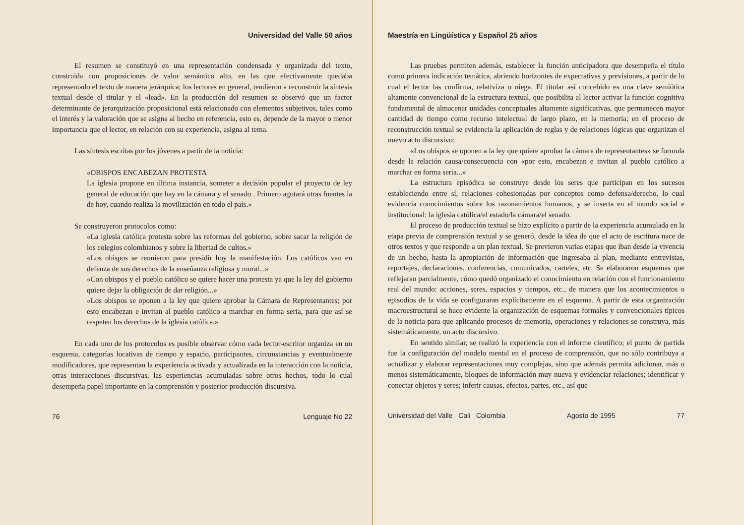Universidad del Valle 50 años
El resumen se constituyó en una representación condensada y organizada del texto, construida con proposiciones de valor semántico alto, en las que efectivamente quedaba representado el texto de manera jerárquica; los lectores en general, tendieron a reconstruir la síntesis textual desde el titular y el «lead». En la producción del resumen se observó que un factor determinante de jerarquización proposicional está relacionado con elementos subjetivos, tales como el interés y la valoración que se asigna al hecho en referencia, esto es, depende de la mayor o menor importancia que el lector, en relación con su experiencia, asigna al tema.
Las síntesis escritas por los jóvenes a partir de la noticia:
«OBISPOS ENCABEZAN PROTESTA
La iglesia propone en última instancia, someter a decisión popular el proyecto de ley general de educación que hay en la cámara y el senado . Primero agotará otras fuentes la de hoy, cuando realiza la movilización en todo el país.»
Se construyeron protocolos como:
«La iglesia católica protesta sobre las reformas del gobierno, sobre sacar la religión de los colegios colombianos y sobre la libertad de cultos.»
«Los obispos se reunieron para presidir hoy la manifestación. Los católicos van en defenza de sus derechos de la enseñanza religiosa y moral...»
«Con obispos y el pueblo católico se quiere hacer una protesta ya que la ley del gobierno quiere dejar la obligación de dar religión...»
«Los obispos se oponen a la ley que quiere aprobar la Cámara de Representantes; por esto encabezan e invitan al pueblo católico a marchar en forma seria, para que así se respeten los derechos de la iglesia católica.»
En cada uno de los protocolos es posible observar cómo cada lector-escritor organiza en un esquema, categorías locativas de tiempo y espacio, participantes, circunstancias y eventualmente modificadores, que representan la experiencia activada y actualizada en la interacción con la noticia, otras interacciones discursivas, las esperiencias acumuladas sobre otros hechos, todo lo cual desempeña papel importante en la comprensión y posterior producción discursiva.
76 Lenguaje No 22
Maestría en Lingüística y Español 25 años
Las pruebas permiten además, establecer la función anticipadora que desempeña el título como primera indicación temática, abriendo horizontes de expectativas y previsiones, a partir de lo cual el lector las confirma, relativiza o niega. El titular así concebido es una clave semiótica altamente convencional de la estructura textual, que posibilita al lector activar la función cognitiva fundamental de almacenar unidades conceptuales altamente significativas, que permanecen mayor cantidad de tiempo como recurso intelectual de largo plazo, en la memoria; en el proceso de reconstrucción textual se evidencia la aplicación de reglas y de relaciones lógicas que organizan el nuevo acto discursivo:
«Los obispos se oponen a la ley que quiere aprobar la cámara de representantes» se formula desde la relación causa/consecuencia con «por esto, encabezan e invitan al pueblo católico a marchar en forma seria...»
La estructura episódica se construye desde los seres que participan en los sucesos estableciendo entre sí, relaciones cohesionadas por conceptos como defensa/derecho, lo cual evidencia conocimientos sobre los razonamientos humanos, y se inserta en el mundo social e institucional: la iglesia católica/el estado/la cámara/el senado.
El proceso de producción textual se hizo explícito a partir de la experiencia acumulada en la etapa previa de comprensión textual y se generó, desde la idea de que el acto de escritura nace de otros textos y que responde a un plan textual. Se previeron varias etapas que iban desde la vivencia de un hecho, hasta la apropiación de información que ingresaba al plan, mediante entrevistas, reportajes, declaraciones, conferencias, comunicados, carteles, etc. Se elaboraron esquemas que reflejaran parcialmente, cómo quedó organizado el conocimiento en relación con el funcionamiento real del mundo: acciones, seres, espacios y tiempos, etc., de manera que los acontecimientos o episodios de la vida se configuraran explícitamente en el esquema. A partir de esta organización macroestructural se hace evidente la organización de esquemas formales y convencionales típicos de la noticia para que aplicando procesos de memoria, operaciones y relaciones se construya, más sistemáticamente, un acto discursivo.
En sentido similar, se realizó la experiencia con el informe científico; el punto de partida fue la configuración del modelo mental en el proceso de comprensión, que no sólo contribuya a actualizar y elaborar representaciones muy complejas, sino que además permita adicionar, más o menos sistemáticamente, bloques de información muy nueva y evidenciar relaciones; identificar y conectar objetos y seres; inferir causas, efectos, partes, etc., así que
Universidad del Valle Cali Colombia Agosto de 1995 77